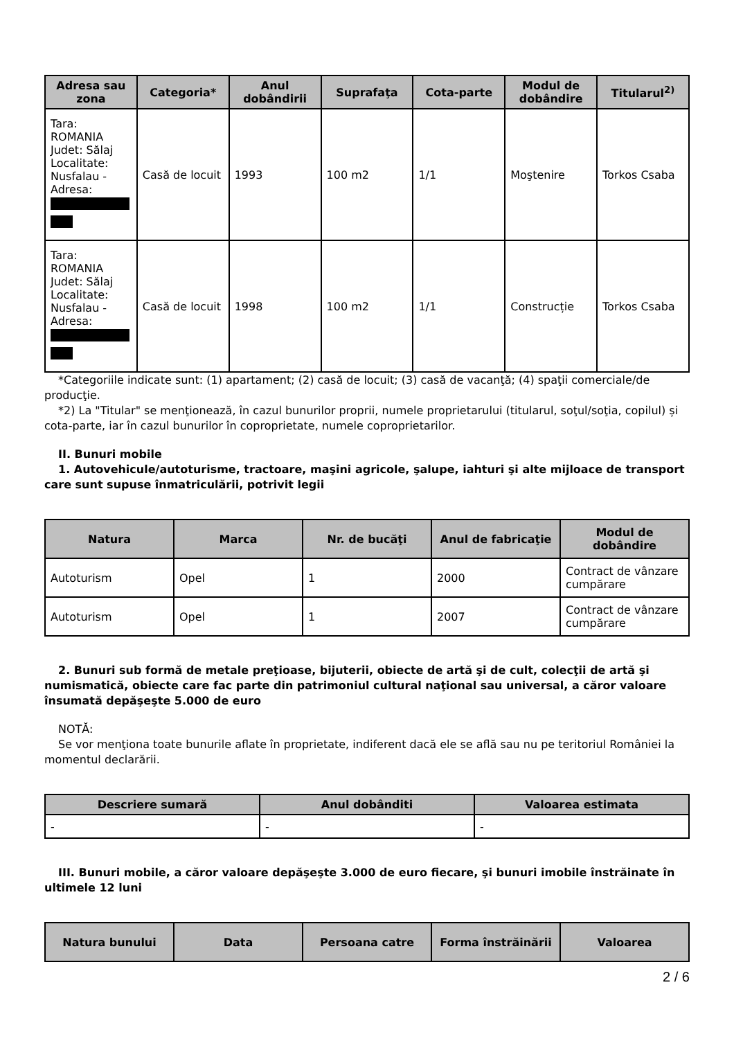| Adresa sau zona | Categoria* | Anul dobândirii | Suprafaţa | Cota-parte | Modul de dobândire | Titularul<sup>2)</sup> |
| --- | --- | --- | --- | --- | --- | --- |
| Tara: ROMANIA Judet: Sălaj Localitate: Nusfalau - Adresa: | Casă de locuit | 1993 | 100 m2 | 1/1 | Moştenire | Torkos Csaba |
| Tara: ROMANIA Judet: Sălaj Localitate: Nusfalau - Adresa: | Casă de locuit | 1998 | 100 m2 | 1/1 | Construcție | Torkos Csaba |
*Categoriile indicate sunt: (1) apartament; (2) casă de locuit; (3) casă de vacanţă; (4) spaţii comerciale/de producţie.
*2) La "Titular" se menţionează, în cazul bunurilor proprii, numele proprietarului (titularul, soţul/soţia, copilul) și cota-parte, iar în cazul bunurilor în coproprietate, numele coproprietarilor.
II. Bunuri mobile
1. Autovehicule/autoturisme, tractoare, maşini agricole, şalupe, iahturi şi alte mijloace de transport care sunt supuse înmatriculării, potrivit legii
| Natura | Marca | Nr. de bucăţi | Anul de fabricaţie | Modul de dobândire |
| --- | --- | --- | --- | --- |
| Autoturism | Opel | 1 | 2000 | Contract de vânzare cumpărare |
| Autoturism | Opel | 1 | 2007 | Contract de vânzare cumpărare |
2. Bunuri sub formă de metale preţioase, bijuterii, obiecte de artă şi de cult, colecţii de artă şi numismatică, obiecte care fac parte din patrimoniul cultural naţional sau universal, a căror valoare însumată depăşeşte 5.000 de euro
NOTĂ:
Se vor menţiona toate bunurile aflate în proprietate, indiferent dacă ele se află sau nu pe teritoriul României la momentul declarării.
| Descriere sumară | Anul dobânditi | Valoarea estimata |
| --- | --- | --- |
| - | - | - |
III. Bunuri mobile, a căror valoare depăşeşte 3.000 de euro fiecare, şi bunuri imobile înstrăinate în ultimele 12 luni
| Natura bunului | Data | Persoana catre | Forma înstrăinării | Valoarea |
| --- | --- | --- | --- | --- |
2 / 6